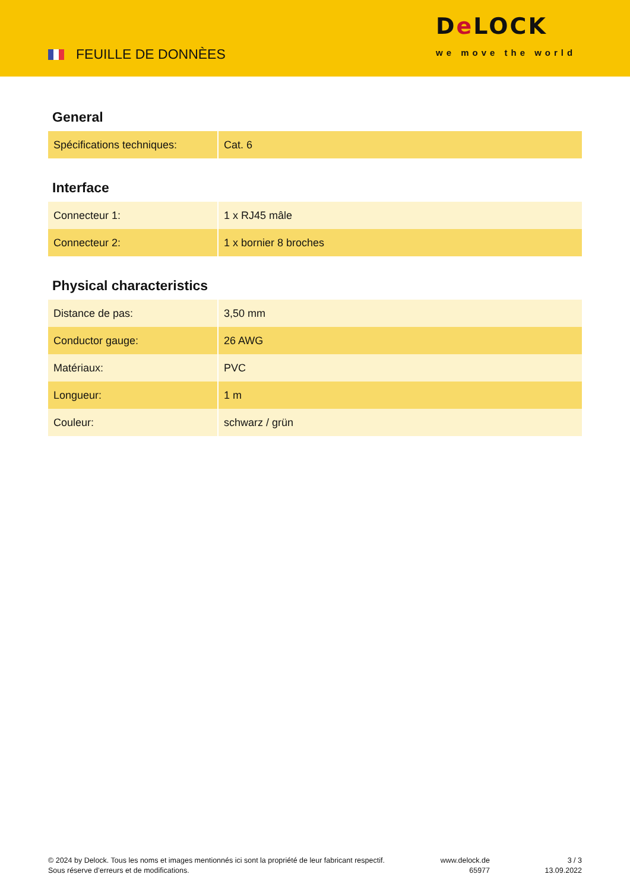FEUILLE DE DONNÈES
De LOCK
we move the world
General
| Spécifications techniques: | Cat. 6 |
Interface
| Connecteur 1: | 1 x RJ45 mâle |
| Connecteur 2: | 1 x bornier 8 broches |
Physical characteristics
| Distance de pas: | 3,50 mm |
| Conductor gauge: | 26 AWG |
| Matériaux: | PVC |
| Longueur: | 1 m |
| Couleur: | schwarz / grün |
© 2024 by Delock. Tous les noms et images mentionnés ici sont la propriété de leur fabricant respectif.
Sous réserve d’erreurs et de modifications.
www.delock.de
65977
3 / 3
13.09.2022